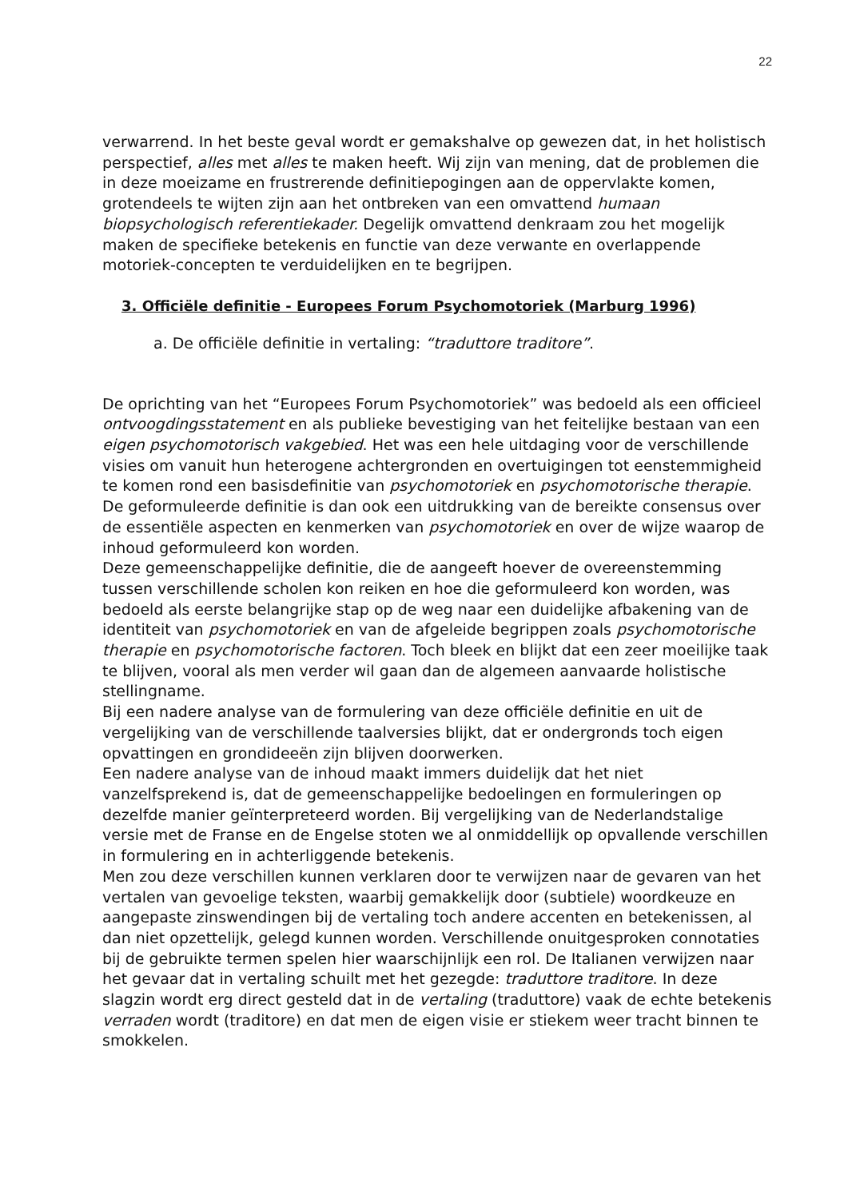22
verwarrend. In het beste geval wordt er gemakshalve op gewezen dat, in het holistisch perspectief, alles met alles te maken heeft. Wij zijn van mening, dat de problemen die in deze moeizame en frustrerende definitiepogingen aan de oppervlakte komen, grotendeels te wijten zijn aan het ontbreken van een omvattend humaan biopsychologisch referentiekader. Degelijk omvattend denkraam zou het mogelijk maken de specifieke betekenis en functie van deze verwante en overlappende motoriek-concepten te verduidelijken en te begrijpen.
3. Officiële definitie - Europees Forum Psychomotoriek (Marburg 1996)
a. De officiële definitie in vertaling: “traduttore traditore”.
De oprichting van het “Europees Forum Psychomotoriek” was bedoeld als een officieel ontvoogdingsstatement en als publieke bevestiging van het feitelijke bestaan van een eigen psychomotorisch vakgebied. Het was een hele uitdaging voor de verschillende visies om vanuit hun heterogene achtergronden en overtuigingen tot eenstemmigheid te komen rond een basisdefinitie van psychomotoriek en psychomotorische therapie. De geformuleerde definitie is dan ook een uitdrukking van de bereikte consensus over de essentiële aspecten en kenmerken van psychomotoriek en over de wijze waarop de inhoud geformuleerd kon worden.
Deze gemeenschappelijke definitie, die de aangeeft hoever de overeenstemming tussen verschillende scholen kon reiken en hoe die geformuleerd kon worden, was bedoeld als eerste belangrijke stap op de weg naar een duidelijke afbakening van de identiteit van psychomotoriek en van de afgeleide begrippen zoals psychomotorische therapie en psychomotorische factoren. Toch bleek en blijkt dat een zeer moeilijke taak te blijven, vooral als men verder wil gaan dan de algemeen aanvaarde holistische stellingname.
Bij een nadere analyse van de formulering van deze officiële definitie en uit de vergelijking van de verschillende taalversies blijkt, dat er ondergronds toch eigen opvattingen en grondideeën zijn blijven doorwerken.
Een nadere analyse van de inhoud maakt immers duidelijk dat het niet vanzelfsprekend is, dat de gemeenschappelijke bedoelingen en formuleringen op dezelfde manier geïnterpreteerd worden. Bij vergelijking van de Nederlandstalige versie met de Franse en de Engelse stoten we al onmiddellijk op opvallende verschillen in formulering en in achterliggende betekenis.
Men zou deze verschillen kunnen verklaren door te verwijzen naar de gevaren van het vertalen van gevoelige teksten, waarbij gemakkelijk door (subtiele) woordkeuze en aangepaste zinswendingen bij de vertaling toch andere accenten en betekenissen, al dan niet opzettelijk, gelegd kunnen worden. Verschillende onuitgesproken connotaties bij de gebruikte termen spelen hier waarschijnlijk een rol. De Italianen verwijzen naar het gevaar dat in vertaling schuilt met het gezegde: traduttore traditore. In deze slagzin wordt erg direct gesteld dat in de vertaling (traduttore) vaak de echte betekenis verraden wordt (traditore) en dat men de eigen visie er stiekem weer tracht binnen te smokkelen.